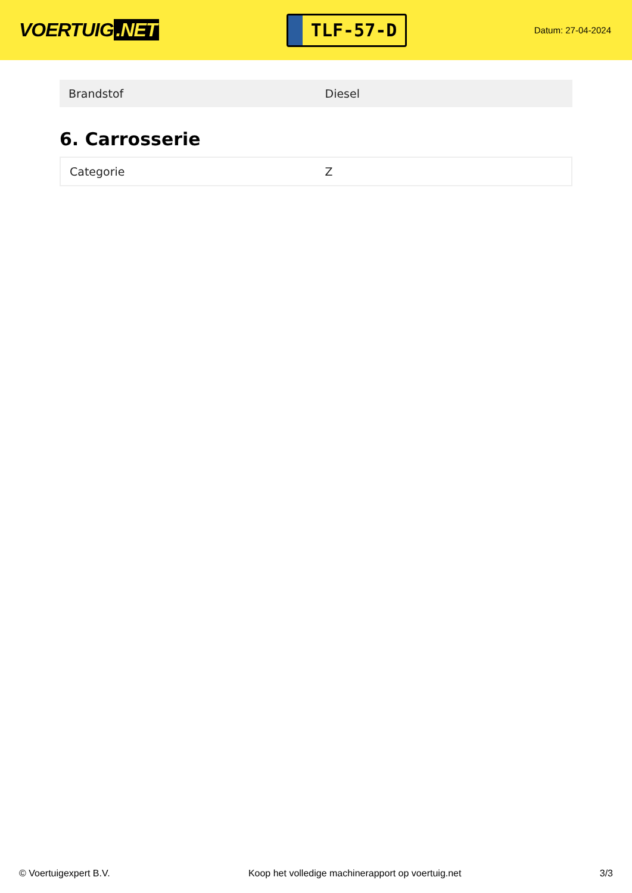VOERTUIG.NET
TLF-57-D
Datum: 27-04-2024
| Brandstof | Diesel |
6. Carrosserie
| Categorie | Z |
© Voertuigexpert B.V. Koop het volledige machinerapport op voertuig.net 3/3